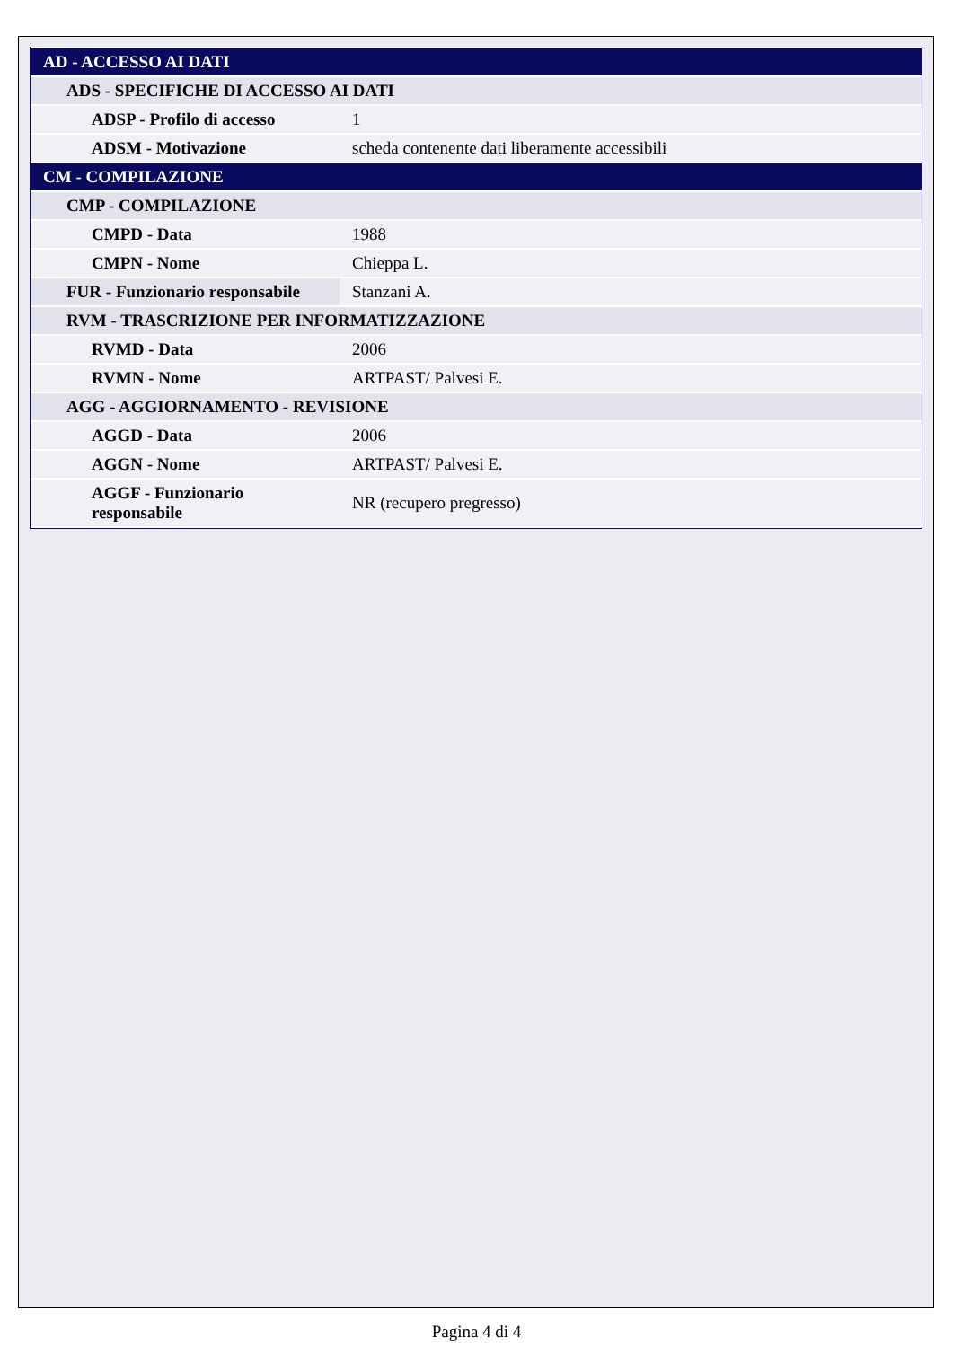| AD - ACCESSO AI DATI | |
| ADS - SPECIFICHE DI ACCESSO AI DATI | |
| ADSP - Profilo di accesso | 1 |
| ADSM - Motivazione | scheda contenente dati liberamente accessibili |
| CM - COMPILAZIONE | |
| CMP - COMPILAZIONE | |
| CMPD - Data | 1988 |
| CMPN - Nome | Chieppa L. |
| FUR - Funzionario responsabile | Stanzani A. |
| RVM - TRASCRIZIONE PER INFORMATIZZAZIONE | |
| RVMD - Data | 2006 |
| RVMN - Nome | ARTPAST/ Palvesi E. |
| AGG - AGGIORNAMENTO - REVISIONE | |
| AGGD - Data | 2006 |
| AGGN - Nome | ARTPAST/ Palvesi E. |
| AGGF - Funzionario responsabile | NR (recupero pregresso) |
Pagina 4 di 4